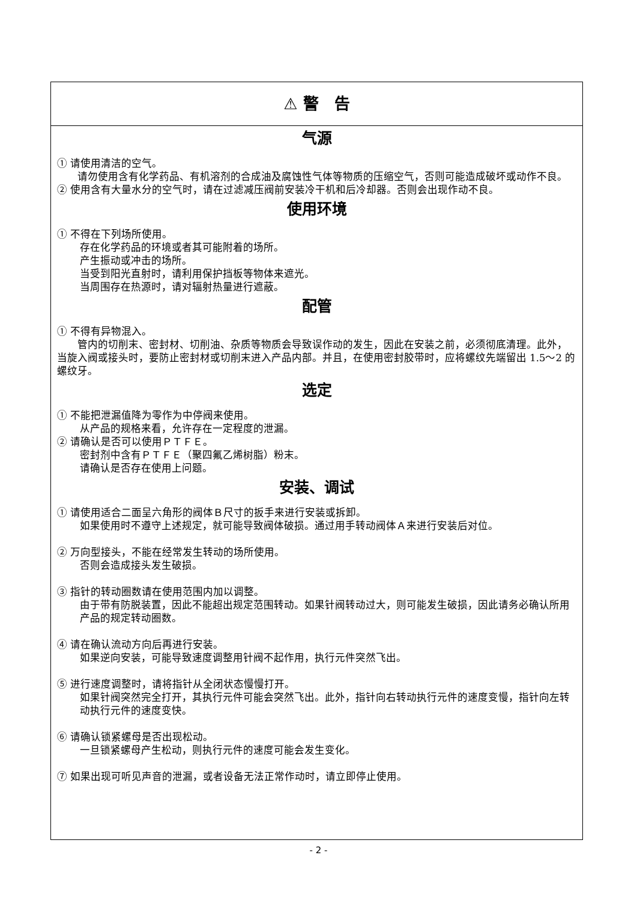⚠ 警　告
气源
① 请使用清洁的空气。
　　请勿使用含有化学药品、有机溶剂的合成油及腐蚀性气体等物质的压缩空气，否则可能造成破坏或动作不良。
② 使用含有大量水分的空气时，请在过滤减压阀前安装冷干机和后冷却器。否则会出现作动不良。
使用环境
① 不得在下列场所使用。
存在化学药品的环境或者其可能附着的场所。
产生振动或冲击的场所。
当受到阳光直射时，请利用保护挡板等物体来遮光。
当周围存在热源时，请对辐射热量进行遮蔽。
配管
① 不得有异物混入。
　　管内的切削末、密封材、切削油、杂质等物质会导致误作动的发生，因此在安装之前，必须彻底清理。此外，当旋入阀或接头时，要防止密封材或切削末进入产品内部。并且，在使用密封胶带时，应将螺纹先端留出 1.5～2 的螺纹牙。
选定
① 不能把泄漏值降为零作为中停阀来使用。
从产品的规格来看，允许存在一定程度的泄漏。
② 请确认是否可以使用ＰＴＦＥ。
密封剂中含有ＰＴＦＥ（聚四氟乙烯树脂）粉末。
请确认是否存在使用上问题。
安装、调试
① 请使用适合二面呈六角形的阀体Ｂ尺寸的扳手来进行安装或拆卸。
如果使用时不遵守上述规定，就可能导致阀体破损。通过用手转动阀体Ａ来进行安装后对位。
② 万向型接头，不能在经常发生转动的场所使用。
否则会造成接头发生破损。
③ 指针的转动圈数请在使用范围内加以调整。
由于带有防脱装置，因此不能超出规定范围转动。如果针阀转动过大，则可能发生破损，因此请务必确认所用产品的规定转动圈数。
④ 请在确认流动方向后再进行安装。
如果逆向安装，可能导致速度调整用针阀不起作用，执行元件突然飞出。
⑤ 进行速度调整时，请将指针从全闭状态慢慢打开。
如果针阀突然完全打开，其执行元件可能会突然飞出。此外，指针向右转动执行元件的速度变慢，指针向左转动执行元件的速度变快。
⑥ 请确认锁紧螺母是否出现松动。
一旦锁紧螺母产生松动，则执行元件的速度可能会发生变化。
⑦ 如果出现可听见声音的泄漏，或者设备无法正常作动时，请立即停止使用。
- 2 -